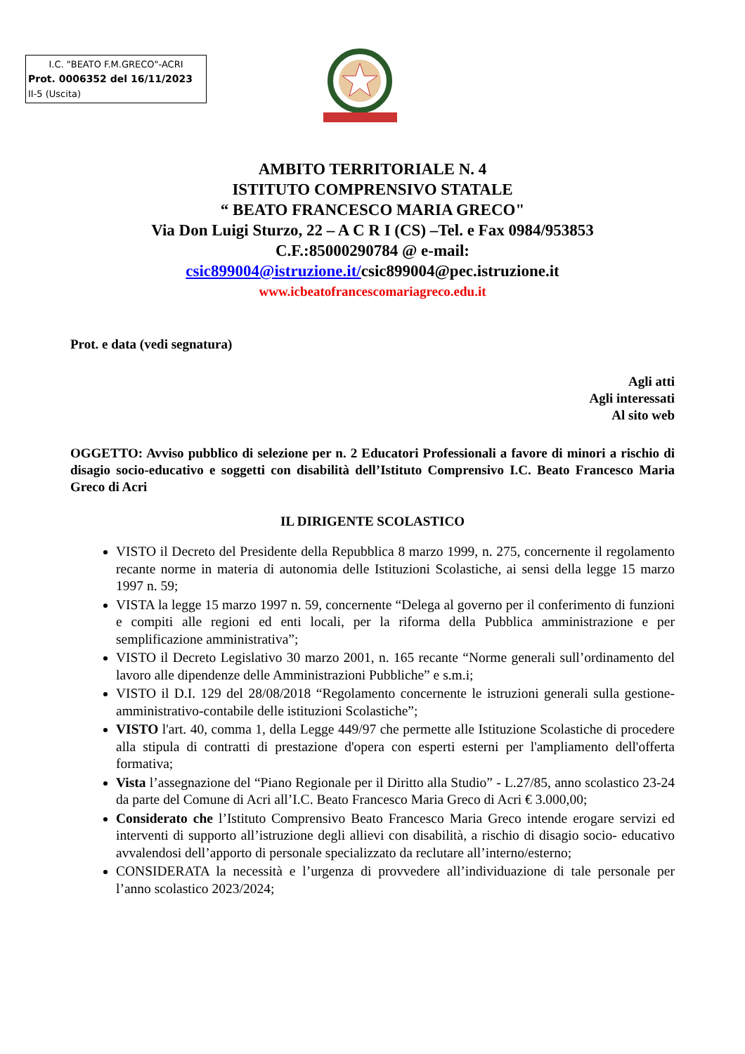I.C. "BEATO F.M.GRECO"-ACRI
Prot. 0006352 del 16/11/2023
II-5 (Uscita)
AMBITO TERRITORIALE N. 4
ISTITUTO COMPRENSIVO STATALE
“ BEATO FRANCESCO MARIA GRECO"
Via Don Luigi Sturzo, 22 – A C R I (CS) –Tel. e Fax 0984/953853
C.F.:85000290784 @ e-mail:
csic899004@istruzione.it/csic899004@pec.istruzione.it
www.icbeatofrancescomariagreco.edu.it
Prot. e data (vedi segnatura)
Agli atti
Agli interessati
Al sito web
OGGETTO: Avviso pubblico di selezione per n. 2 Educatori Professionali a favore di minori a rischio di disagio socio-educativo e soggetti con disabilità dell’Istituto Comprensivo I.C. Beato Francesco Maria Greco di Acri
IL DIRIGENTE SCOLASTICO
VISTO il Decreto del Presidente della Repubblica 8 marzo 1999, n. 275, concernente il regolamento recante norme in materia di autonomia delle Istituzioni Scolastiche, ai sensi della legge 15 marzo 1997 n. 59;
VISTA la legge 15 marzo 1997 n. 59, concernente “Delega al governo per il conferimento di funzioni e compiti alle regioni ed enti locali, per la riforma della Pubblica amministrazione e per semplificazione amministrativa”;
VISTO il Decreto Legislativo 30 marzo 2001, n. 165 recante “Norme generali sull’ordinamento del lavoro alle dipendenze delle Amministrazioni Pubbliche” e s.m.i;
VISTO il D.I. 129 del 28/08/2018 “Regolamento concernente le istruzioni generali sulla gestione-amministrativo-contabile delle istituzioni Scolastiche”;
VISTO l'art. 40, comma 1, della Legge 449/97 che permette alle Istituzione Scolastiche di procedere alla stipula di contratti di prestazione d'opera con esperti esterni per l'ampliamento dell'offerta formativa;
Vista l’assegnazione del “Piano Regionale per il Diritto alla Studio” - L.27/85, anno scolastico 23-24 da parte del Comune di Acri all’I.C. Beato Francesco Maria Greco di Acri € 3.000,00;
Considerato che l’Istituto Comprensivo Beato Francesco Maria Greco intende erogare servizi ed interventi di supporto all’istruzione degli allievi con disabilità, a rischio di disagio socio- educativo avvalendosi dell’apporto di personale specializzato da reclutare all’interno/esterno;
CONSIDERATA la necessità e l’urgenza di provvedere all’individuazione di tale personale per l’anno scolastico 2023/2024;